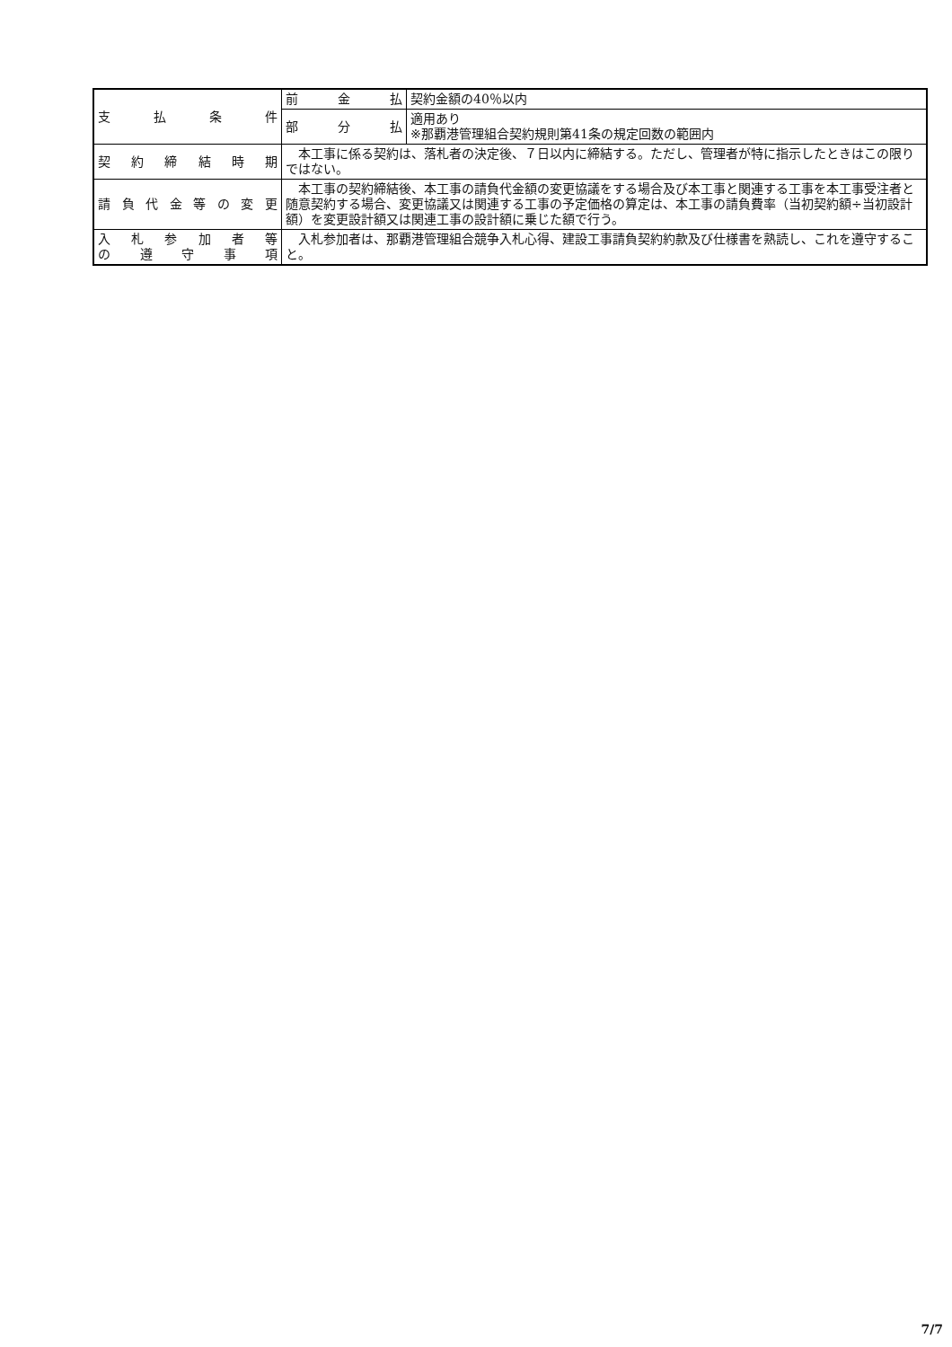| 支払条件 | 前金払 | 契約金額の40％以内 |
| | 部分払 | 適用あり ※那覇港管理組合契約規則第41条の規定回数の範囲内 |
| 契約締結時期 | 本工事に係る契約は、落札者の決定後、７日以内に締結する。ただし、管理者が特に指示したときはこの限りではない。 | |
| 請負代金等の変更 | 本工事の契約締結後、本工事の請負代金額の変更協議をする場合及び本工事と関連する工事を本工事受注者と随意契約する場合、変更協議又は関連する工事の予定価格の算定は、本工事の請負費率（当初契約額÷当初設計額）を変更設計額又は関連工事の設計額に乗じた額で行う。 | |
| 入札参加者等 の遵守事項 | 入札参加者は、那覇港管理組合競争入札心得、建設工事請負契約約款及び仕様書を熟読し、これを遵守すること。 | |
7/7